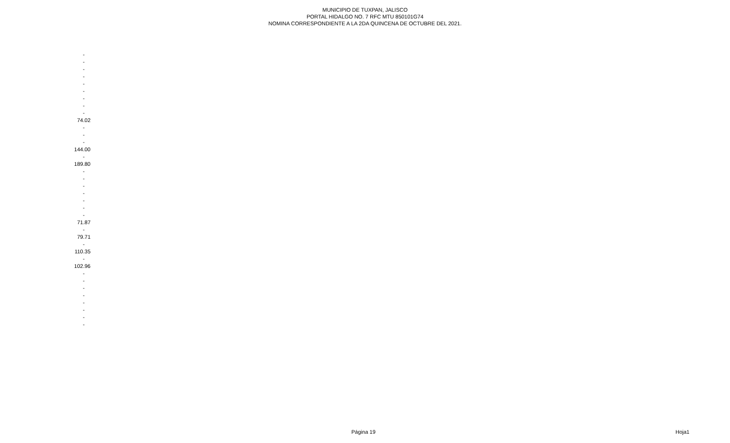MUNICIPIO DE TUXPAN, JALISCO
PORTAL HIDALGO NO. 7 RFC MTU 850101G74
NOMINA CORRESPONDIENTE A LA 2DA QUINCENA DE OCTUBRE DEL 2021.
| - |
| - |
| - |
| - |
| - |
| - |
| - |
| - |
| - |
| 74.02 |
| - |
| - |
| - |
| 144.00 |
| - |
| 189.80 |
| - |
| - |
| - |
| - |
| - |
| - |
| - |
| 71.87 |
| - |
| 79.71 |
| - |
| 110.35 |
| - |
| 102.96 |
| - |
| - |
| - |
| - |
| - |
| - |
| - |
| - |
Página 19 Hoja1